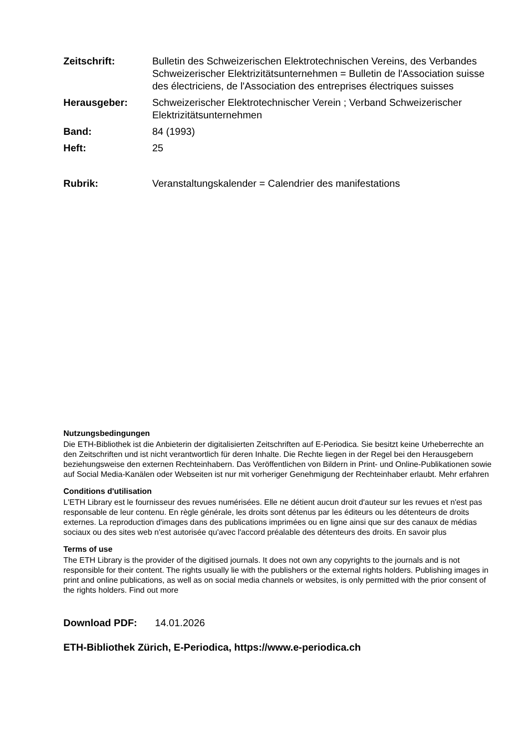| Zeitschrift: | Bulletin des Schweizerischen Elektrotechnischen Vereins, des Verbandes Schweizerischer Elektrizitätsunternehmen = Bulletin de l'Association suisse des électriciens, de l'Association des entreprises électriques suisses |
| Herausgeber: | Schweizerischer Elektrotechnischer Verein ; Verband Schweizerischer Elektrizitätsunternehmen |
| Band: | 84 (1993) |
| Heft: | 25 |
| Rubrik: | Veranstaltungskalender = Calendrier des manifestations |
Nutzungsbedingungen
Die ETH-Bibliothek ist die Anbieterin der digitalisierten Zeitschriften auf E-Periodica. Sie besitzt keine Urheberrechte an den Zeitschriften und ist nicht verantwortlich für deren Inhalte. Die Rechte liegen in der Regel bei den Herausgebern beziehungsweise den externen Rechteinhabern. Das Veröffentlichen von Bildern in Print- und Online-Publikationen sowie auf Social Media-Kanälen oder Webseiten ist nur mit vorheriger Genehmigung der Rechteinhaber erlaubt. Mehr erfahren
Conditions d'utilisation
L'ETH Library est le fournisseur des revues numérisées. Elle ne détient aucun droit d'auteur sur les revues et n'est pas responsable de leur contenu. En règle générale, les droits sont détenus par les éditeurs ou les détenteurs de droits externes. La reproduction d'images dans des publications imprimées ou en ligne ainsi que sur des canaux de médias sociaux ou des sites web n'est autorisée qu'avec l'accord préalable des détenteurs des droits. En savoir plus
Terms of use
The ETH Library is the provider of the digitised journals. It does not own any copyrights to the journals and is not responsible for their content. The rights usually lie with the publishers or the external rights holders. Publishing images in print and online publications, as well as on social media channels or websites, is only permitted with the prior consent of the rights holders. Find out more
Download PDF: 14.01.2026
ETH-Bibliothek Zürich, E-Periodica, https://www.e-periodica.ch